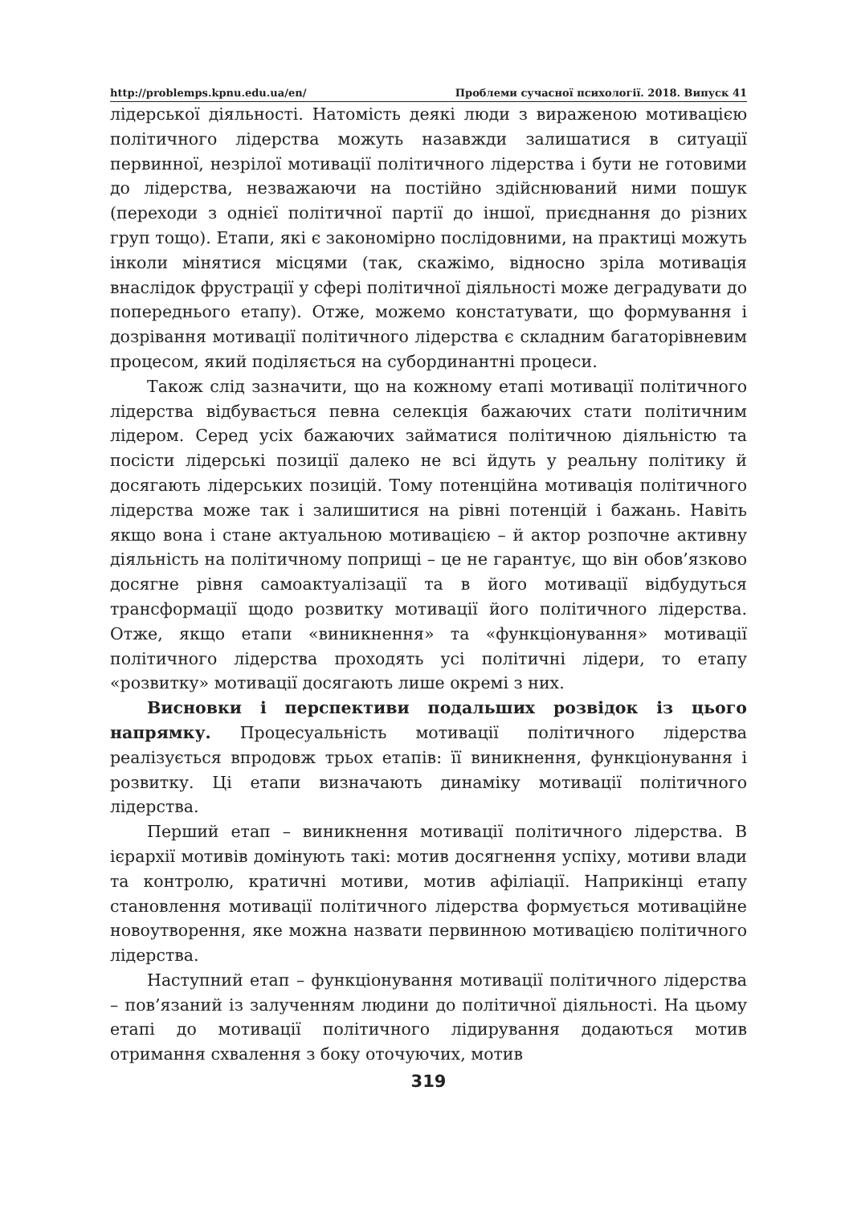http://problemps.kpnu.edu.ua/en/ Проблеми сучасної психології. 2018. Випуск 41
лідерської діяльності. Натомість деякі люди з вираженою мотивацією політичного лідерства можуть назавжди залишатися в ситуації первинної, незрілої мотивації політичного лідерства і бути не готовими до лідерства, незважаючи на постійно здійснюваний ними пошук (переходи з однієї політичної партії до іншої, приєднання до різних груп тощо). Етапи, які є закономірно послідовними, на практиці можуть інколи мінятися місцями (так, скажімо, відносно зріла мотивація внаслідок фрустрації у сфері політичної діяльності може деградувати до попереднього етапу). Отже, можемо констатувати, що формування і дозрівання мотивації політичного лідерства є складним багаторівневим процесом, який поділяється на субординантні процеси.
Також слід зазначити, що на кожному етапі мотивації політичного лідерства відбувається певна селекція бажаючих стати політичним лідером. Серед усіх бажаючих займатися політичною діяльністю та посісти лідерські позиції далеко не всі йдуть у реальну політику й досягають лідерських позицій. Тому потенційна мотивація політичного лідерства може так і залишитися на рівні потенцій і бажань. Навіть якщо вона і стане актуальною мотивацією – й актор розпочне активну діяльність на політичному поприщі – це не гарантує, що він обов’язково досягне рівня самоактуалізації та в його мотивації відбудуться трансформації щодо розвитку мотивації його політичного лідерства. Отже, якщо етапи «виникнення» та «функціонування» мотивації політичного лідерства проходять усі політичні лідери, то етапу «розвитку» мотивації досягають лише окремі з них.
Висновки і перспективи подальших розвідок із цього напрямку. Процесуальність мотивації політичного лідерства реалізується впродовж трьох етапів: її виникнення, функціонування і розвитку. Ці етапи визначають динаміку мотивації політичного лідерства.
Перший етап – виникнення мотивації політичного лідерства. В ієрархії мотивів домінують такі: мотив досягнення успіху, мотиви влади та контролю, кратичні мотиви, мотив афіліації. Наприкінці етапу становлення мотивації політичного лідерства формується мотиваційне новоутворення, яке можна назвати первинною мотивацією політичного лідерства.
Наступний етап – функціонування мотивації політичного лідерства – пов’язаний із залученням людини до політичної діяльності. На цьому етапі до мотивації політичного лідирування додаються мотив отримання схвалення з боку оточуючих, мотив
319